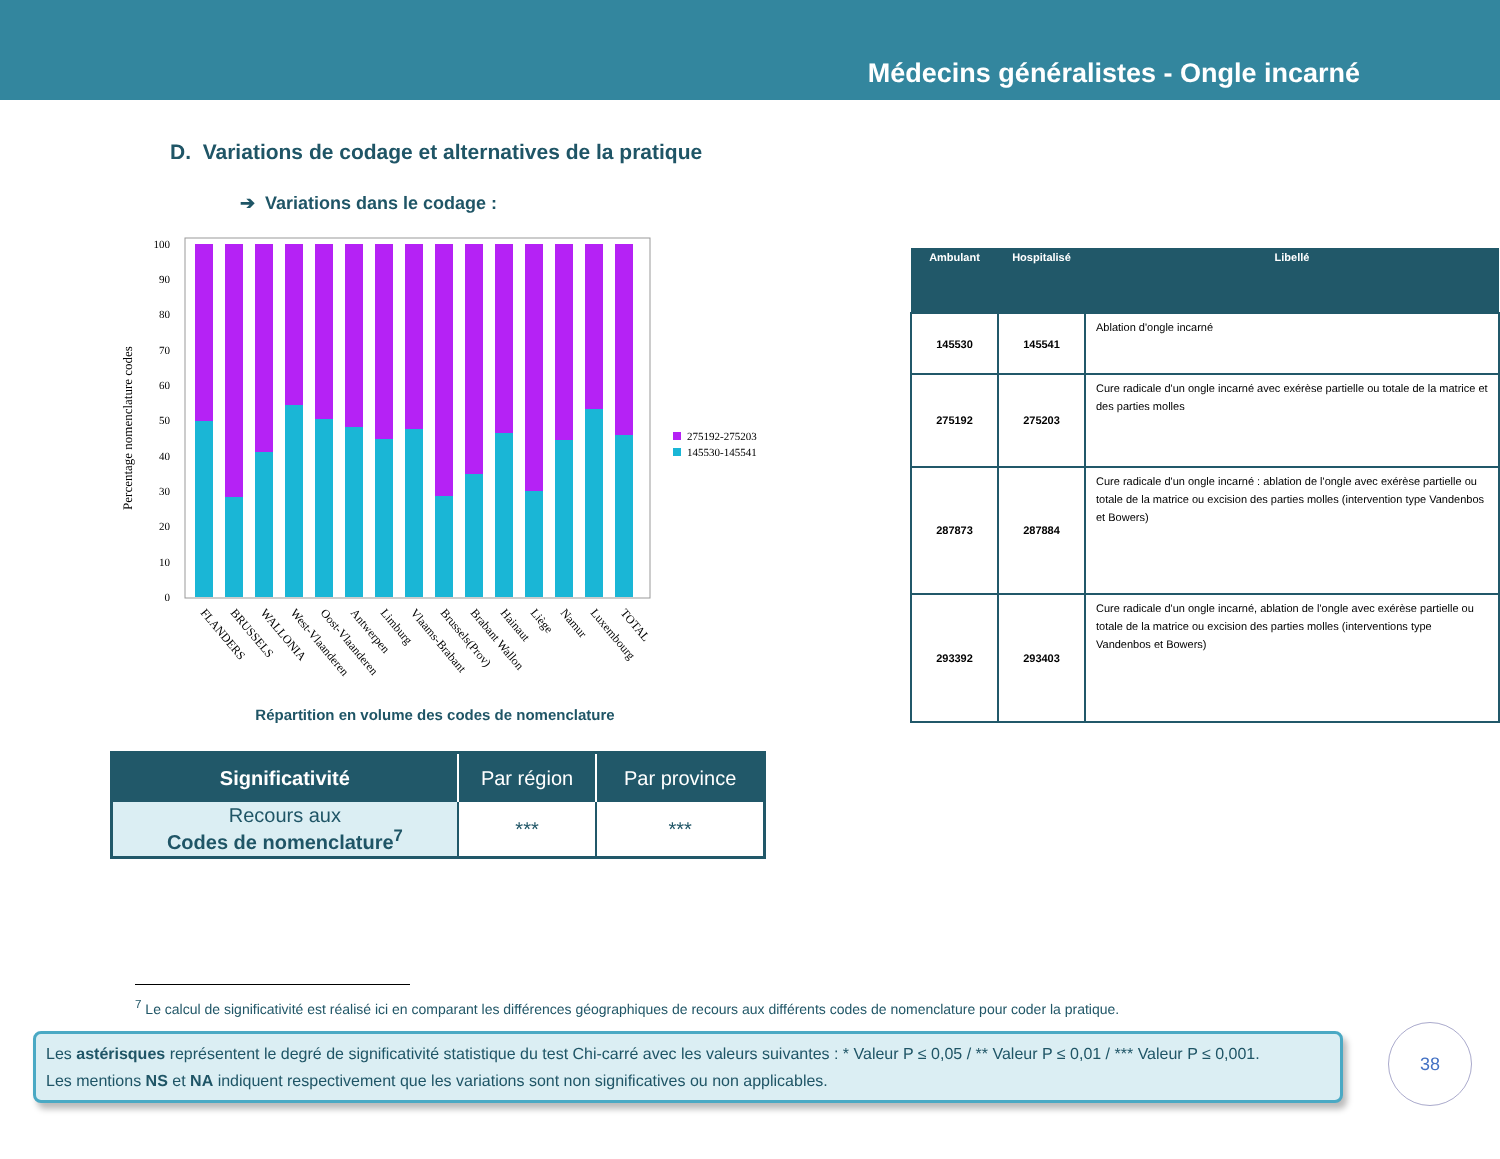Médecins généralistes - Ongle incarné
D. Variations de codage et alternatives de la pratique
➔ Variations dans le codage :
Percentage nomenclature codes
100
90
80
70
60
50
40
30
20
10
0
275192-275203
145530-145541
FLANDERS
BRUSSELS
WALLONIA
West-Vlaanderen
Oost-Vlaanderen
Antwerpen
Limburg
Vlaams-Brabant
Brussels(Prov)
Brabant Wallon
Hainaut
Liège
Namur
Luxembourg
TOTAL
Répartition en volume des codes de nomenclature
| Ambulant | Hospitalisé | Libellé |
| --- | --- | --- |
| 145530 | 145541 | Ablation d'ongle incarné |
| 275192 | 275203 | Cure radicale d'un ongle incarné avec exérèse partielle ou totale de la matrice et des parties molles |
| 287873 | 287884 | Cure radicale d'un ongle incarné : ablation de l'ongle avec exérèse partielle ou totale de la matrice ou excision des parties molles (intervention type Vandenbos et Bowers) |
| 293392 | 293403 | Cure radicale d'un ongle incarné, ablation de l'ongle avec exérèse partielle ou totale de la matrice ou excision des parties molles (interventions type Vandenbos et Bowers) |
| Significativité | Par région | Par province |
| --- | --- | --- |
| Recours aux Codes de nomenclature<sup>7</sup> | *** | *** |
<sup>7</sup> Le calcul de significativité est réalisé ici en comparant les différences géographiques de recours aux différents codes de nomenclature pour coder la pratique.
Les astérisques représentent le degré de significativité statistique du test Chi-carré avec les valeurs suivantes : * Valeur P ≤ 0,05 / ** Valeur P ≤ 0,01 / *** Valeur P ≤ 0,001.
Les mentions NS et NA indiquent respectivement que les variations sont non significatives ou non applicables.
38